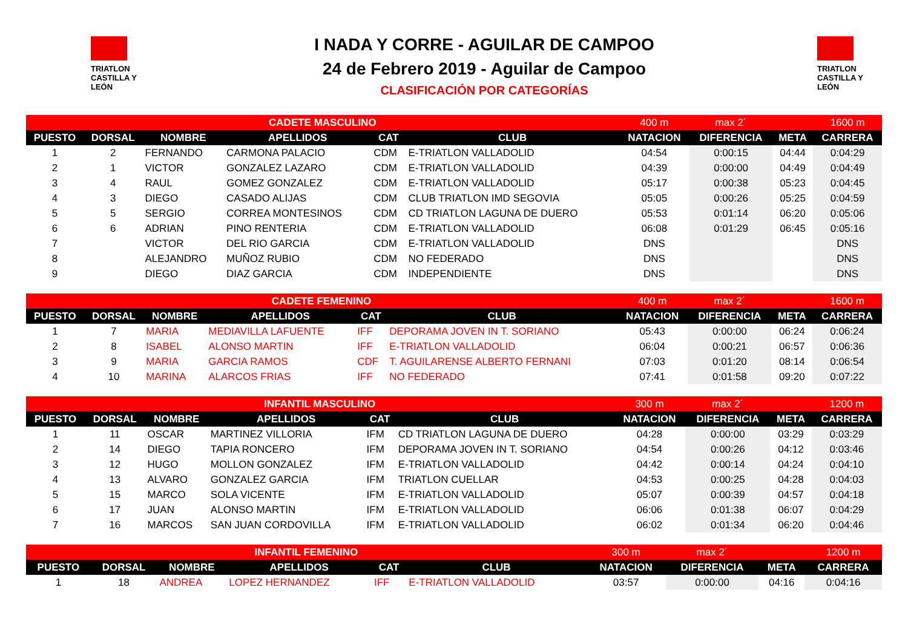TRIATLON
CASTILLA Y LEÓN
I NADA Y CORRE - AGUILAR DE CAMPOO
24 de Febrero 2019 - Aguilar de Campoo
CLASIFICACIÓN POR CATEGORÍAS
TRIATLON
CASTILLA Y LEÓN
| CADETE MASCULINO | | | | | | 400 m | max 2´ | | 1600 m |
| PUESTO | DORSAL | NOMBRE | APELLIDOS | CAT | CLUB | NATACION | DIFERENCIA | META | CARRERA |
| 1 | 2 | FERNANDO | CARMONA PALACIO | CDM | E-TRIATLON VALLADOLID | 04:54 | 0:00:15 | 04:44 | 0:04:29 |
| 2 | 1 | VICTOR | GONZALEZ LAZARO | CDM | E-TRIATLON VALLADOLID | 04:39 | 0:00:00 | 04:49 | 0:04:49 |
| 3 | 4 | RAUL | GOMEZ GONZALEZ | CDM | E-TRIATLON VALLADOLID | 05:17 | 0:00:38 | 05:23 | 0:04:45 |
| 4 | 3 | DIEGO | CASADO ALIJAS | CDM | CLUB TRIATLON IMD SEGOVIA | 05:05 | 0:00:26 | 05:25 | 0:04:59 |
| 5 | 5 | SERGIO | CORREA MONTESINOS | CDM | CD TRIATLON LAGUNA DE DUERO | 05:53 | 0:01:14 | 06:20 | 0:05:06 |
| 6 | 6 | ADRIAN | PINO RENTERIA | CDM | E-TRIATLON VALLADOLID | 06:08 | 0:01:29 | 06:45 | 0:05:16 |
| 7 | | VICTOR | DEL RIO GARCIA | CDM | E-TRIATLON VALLADOLID | DNS | | | DNS |
| 8 | | ALEJANDRO | MUÑOZ RUBIO | CDM | NO FEDERADO | DNS | | | DNS |
| 9 | | DIEGO | DIAZ GARCIA | CDM | INDEPENDIENTE | DNS | | | DNS |
| CADETE FEMENINO | | | | | | 400 m | max 2´ | | 1600 m |
| PUESTO | DORSAL | NOMBRE | APELLIDOS | CAT | CLUB | NATACION | DIFERENCIA | META | CARRERA |
| 1 | 7 | MARIA | MEDIAVILLA LAFUENTE | IFF | DEPORAMA JOVEN IN T. SORIANO | 05:43 | 0:00:00 | 06:24 | 0:06:24 |
| 2 | 8 | ISABEL | ALONSO MARTIN | IFF | E-TRIATLON VALLADOLID | 06:04 | 0:00:21 | 06:57 | 0:06:36 |
| 3 | 9 | MARIA | GARCIA RAMOS | CDF | T. AGUILARENSE ALBERTO FERNANI | 07:03 | 0:01:20 | 08:14 | 0:06:54 |
| 4 | 10 | MARINA | ALARCOS FRIAS | IFF | NO FEDERADO | 07:41 | 0:01:58 | 09:20 | 0:07:22 |
| INFANTIL MASCULINO | | | | | | 300 m | max 2´ | | 1200 m |
| PUESTO | DORSAL | NOMBRE | APELLIDOS | CAT | CLUB | NATACION | DIFERENCIA | META | CARRERA |
| 1 | 11 | OSCAR | MARTINEZ VILLORIA | IFM | CD TRIATLON LAGUNA DE DUERO | 04:28 | 0:00:00 | 03:29 | 0:03:29 |
| 2 | 14 | DIEGO | TAPIA RONCERO | IFM | DEPORAMA JOVEN IN T. SORIANO | 04:54 | 0:00:26 | 04:12 | 0:03:46 |
| 3 | 12 | HUGO | MOLLON GONZALEZ | IFM | E-TRIATLON VALLADOLID | 04:42 | 0:00:14 | 04:24 | 0:04:10 |
| 4 | 13 | ALVARO | GONZALEZ GARCIA | IFM | TRIATLON CUELLAR | 04:53 | 0:00:25 | 04:28 | 0:04:03 |
| 5 | 15 | MARCO | SOLA VICENTE | IFM | E-TRIATLON VALLADOLID | 05:07 | 0:00:39 | 04:57 | 0:04:18 |
| 6 | 17 | JUAN | ALONSO MARTIN | IFM | E-TRIATLON VALLADOLID | 06:06 | 0:01:38 | 06:07 | 0:04:29 |
| 7 | 16 | MARCOS | SAN JUAN CORDOVILLA | IFM | E-TRIATLON VALLADOLID | 06:02 | 0:01:34 | 06:20 | 0:04:46 |
| INFANTIL FEMENINO | | | | | | 300 m | max 2´ | | 1200 m |
| PUESTO | DORSAL | NOMBRE | APELLIDOS | CAT | CLUB | NATACION | DIFERENCIA | META | CARRERA |
| 1 | 18 | ANDREA | LOPEZ HERNANDEZ | IFF | E-TRIATLON VALLADOLID | 03:57 | 0:00:00 | 04:16 | 0:04:16 |